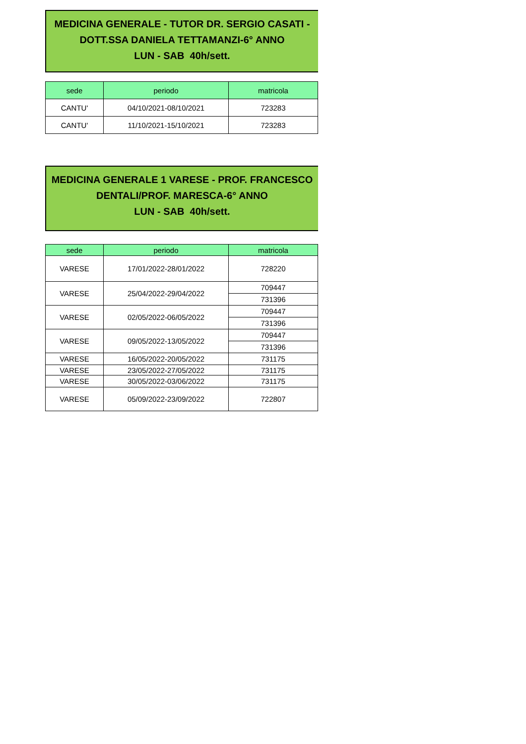MEDICINA GENERALE - TUTOR DR. SERGIO CASATI -
DOTT.SSA DANIELA TETTAMANZI-6° ANNO
LUN - SAB 40h/sett.
| sede | periodo | matricola |
| --- | --- | --- |
| CANTU' | 04/10/2021-08/10/2021 | 723283 |
| CANTU' | 11/10/2021-15/10/2021 | 723283 |
MEDICINA GENERALE 1 VARESE - PROF. FRANCESCO
DENTALI/PROF. MARESCA-6° ANNO
LUN - SAB 40h/sett.
| sede | periodo | matricola |
| --- | --- | --- |
| VARESE | 17/01/2022-28/01/2022 | 728220 |
| VARESE | 25/04/2022-29/04/2022 | 709447 |
| | | 731396 |
| VARESE | 02/05/2022-06/05/2022 | 709447 |
| | | 731396 |
| VARESE | 09/05/2022-13/05/2022 | 709447 |
| | | 731396 |
| VARESE | 16/05/2022-20/05/2022 | 731175 |
| VARESE | 23/05/2022-27/05/2022 | 731175 |
| VARESE | 30/05/2022-03/06/2022 | 731175 |
| VARESE | 05/09/2022-23/09/2022 | 722807 |